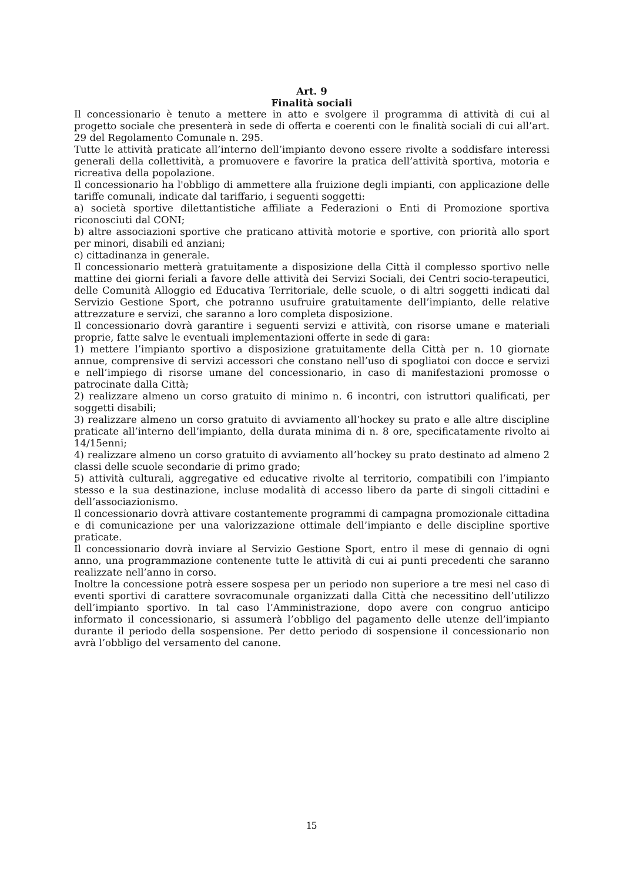Art. 9
Finalità sociali
Il concessionario è tenuto a mettere in atto e svolgere il programma di attività di cui al progetto sociale che presenterà in sede di offerta e coerenti con le finalità sociali di cui all’art. 29 del Regolamento Comunale n. 295.
Tutte le attività praticate all’interno dell’impianto devono essere rivolte a soddisfare interessi generali della collettività, a promuovere e favorire la pratica dell’attività sportiva, motoria e ricreativa della popolazione.
Il concessionario ha l'obbligo di ammettere alla fruizione degli impianti, con applicazione delle tariffe comunali, indicate dal tariffario, i seguenti soggetti:
a) società sportive dilettantistiche affiliate a Federazioni o Enti di Promozione sportiva riconosciuti dal CONI;
b) altre associazioni sportive che praticano attività motorie e sportive, con priorità allo sport per minori, disabili ed anziani;
c) cittadinanza in generale.
Il concessionario metterà gratuitamente a disposizione della Città il complesso sportivo nelle mattine dei giorni feriali a favore delle attività dei Servizi Sociali, dei Centri socio-terapeutici, delle Comunità Alloggio ed Educativa Territoriale, delle scuole, o di altri soggetti indicati dal Servizio Gestione Sport, che potranno usufruire gratuitamente dell’impianto, delle relative attrezzature e servizi, che saranno a loro completa disposizione.
Il concessionario dovrà garantire i seguenti servizi e attività, con risorse umane e materiali proprie, fatte salve le eventuali implementazioni offerte in sede di gara:
1) mettere l’impianto sportivo a disposizione gratuitamente della Città per n. 10 giornate annue, comprensive di servizi accessori che constano nell’uso di spogliatoi con docce e servizi e nell’impiego di risorse umane del concessionario, in caso di manifestazioni promosse o patrocinate dalla Città;
2) realizzare almeno un corso gratuito di minimo n. 6 incontri, con istruttori qualificati, per soggetti disabili;
3) realizzare almeno un corso gratuito di avviamento all’hockey su prato e alle altre discipline praticate all’interno dell’impianto, della durata minima di n. 8 ore, specificatamente rivolto ai 14/15enni;
4) realizzare almeno un corso gratuito di avviamento all’hockey su prato destinato ad almeno 2 classi delle scuole secondarie di primo grado;
5) attività culturali, aggregative ed educative rivolte al territorio, compatibili con l’impianto stesso e la sua destinazione, incluse modalità di accesso libero da parte di singoli cittadini e dell’associazionismo.
Il concessionario dovrà attivare costantemente programmi di campagna promozionale cittadina e di comunicazione per una valorizzazione ottimale dell’impianto e delle discipline sportive praticate.
Il concessionario dovrà inviare al Servizio Gestione Sport, entro il mese di gennaio di ogni anno, una programmazione contenente tutte le attività di cui ai punti precedenti che saranno realizzate nell’anno in corso.
Inoltre la concessione potrà essere sospesa per un periodo non superiore a tre mesi nel caso di eventi sportivi di carattere sovracomunale organizzati dalla Città che necessitino dell’utilizzo dell’impianto sportivo. In tal caso l’Amministrazione, dopo avere con congruo anticipo informato il concessionario, si assumerà l’obbligo del pagamento delle utenze dell’impianto durante il periodo della sospensione. Per detto periodo di sospensione il concessionario non avrà l’obbligo del versamento del canone.
15